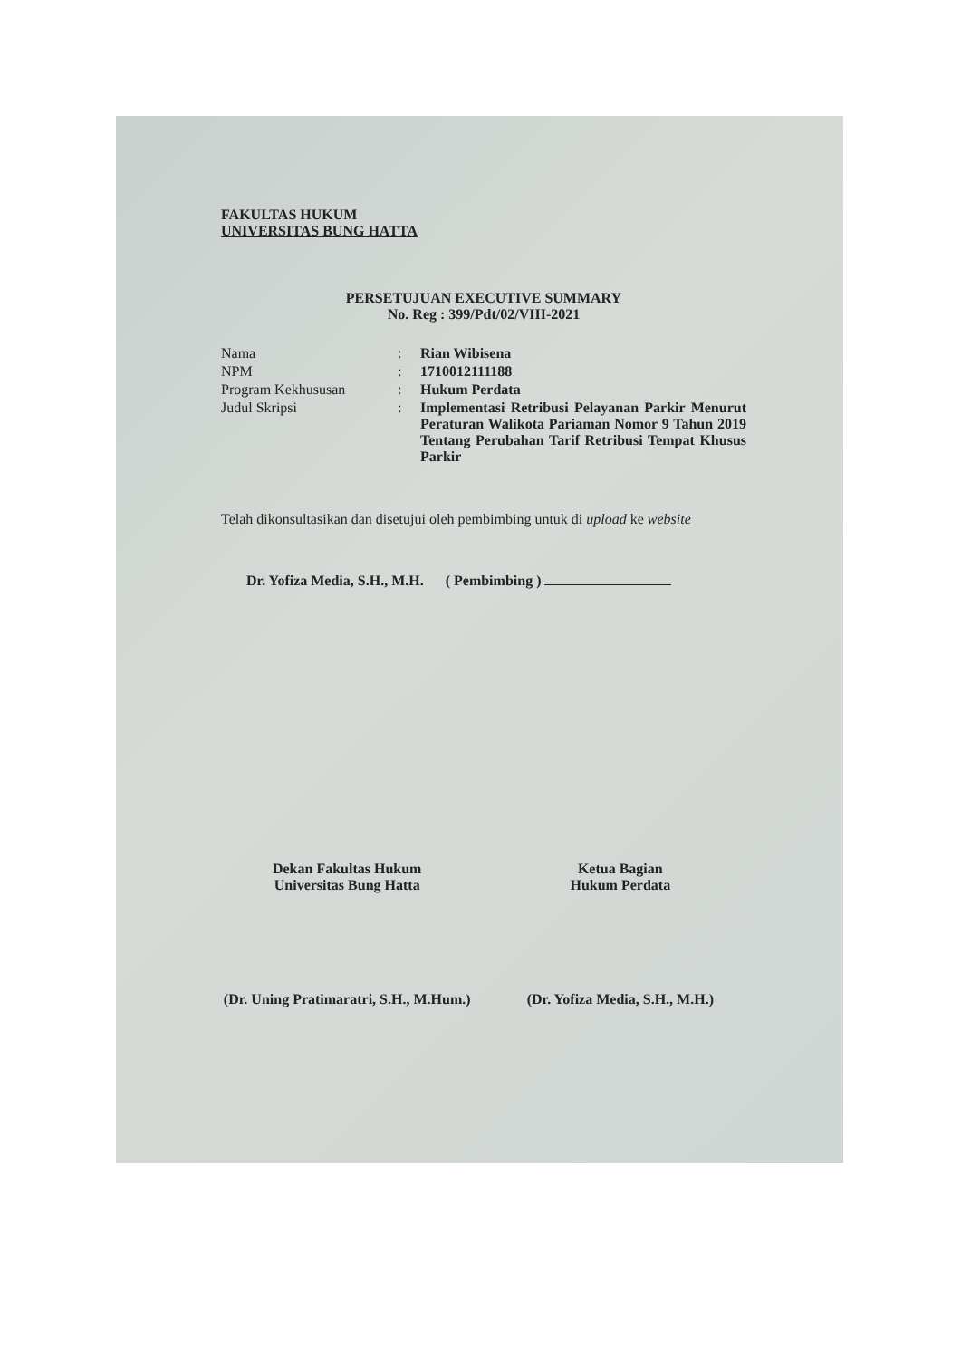FAKULTAS HUKUM
UNIVERSITAS BUNG HATTA
PERSETUJUAN EXECUTIVE SUMMARY
No. Reg : 399/Pdt/02/VIII-2021
| Nama | : | Rian Wibisena |
| NPM | : | 1710012111188 |
| Program Kekhususan | : | Hukum Perdata |
| Judul Skripsi | : | Implementasi Retribusi Pelayanan Parkir Menurut Peraturan Walikota Pariaman Nomor 9 Tahun 2019 Tentang Perubahan Tarif Retribusi Tempat Khusus Parkir |
Telah dikonsultasikan dan disetujui oleh pembimbing untuk di upload ke website
Dr. Yofiza Media, S.H., M.H. ( Pembimbing )
Dekan Fakultas Hukum
Universitas Bung Hatta
(Dr. Uning Pratimaratri, S.H., M.Hum.)
Ketua Bagian
Hukum Perdata
(Dr. Yofiza Media, S.H., M.H.)